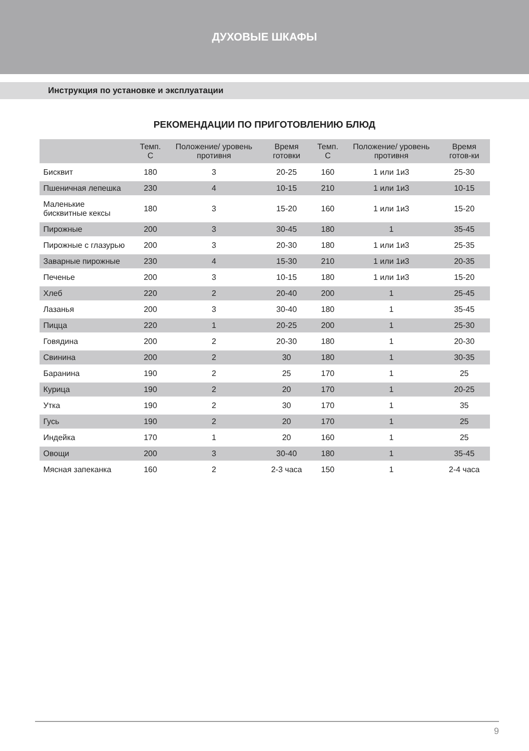ДУХОВЫЕ ШКАФЫ
Инструкция по установке и эксплуатации
РЕКОМЕНДАЦИИ ПО ПРИГОТОВЛЕНИЮ БЛЮД
| | Темп. С | Положение/ уровень противня | Время готовки | Темп. С | Положение/ уровень противня | Время готов-ки |
| --- | --- | --- | --- | --- | --- | --- |
| Бисквит | 180 | 3 | 20-25 | 160 | 1 или 1и3 | 25-30 |
| Пшеничная лепешка | 230 | 4 | 10-15 | 210 | 1 или 1и3 | 10-15 |
| Маленькие бисквитные кексы | 180 | 3 | 15-20 | 160 | 1 или 1и3 | 15-20 |
| Пирожные | 200 | 3 | 30-45 | 180 | 1 | 35-45 |
| Пирожные с глазурью | 200 | 3 | 20-30 | 180 | 1 или 1и3 | 25-35 |
| Заварные пирожные | 230 | 4 | 15-30 | 210 | 1 или 1и3 | 20-35 |
| Печенье | 200 | 3 | 10-15 | 180 | 1 или 1и3 | 15-20 |
| Хлеб | 220 | 2 | 20-40 | 200 | 1 | 25-45 |
| Лазанья | 200 | 3 | 30-40 | 180 | 1 | 35-45 |
| Пицца | 220 | 1 | 20-25 | 200 | 1 | 25-30 |
| Говядина | 200 | 2 | 20-30 | 180 | 1 | 20-30 |
| Свинина | 200 | 2 | 30 | 180 | 1 | 30-35 |
| Баранина | 190 | 2 | 25 | 170 | 1 | 25 |
| Курица | 190 | 2 | 20 | 170 | 1 | 20-25 |
| Утка | 190 | 2 | 30 | 170 | 1 | 35 |
| Гусь | 190 | 2 | 20 | 170 | 1 | 25 |
| Индейка | 170 | 1 | 20 | 160 | 1 | 25 |
| Овощи | 200 | 3 | 30-40 | 180 | 1 | 35-45 |
| Мясная запеканка | 160 | 2 | 2-3 часа | 150 | 1 | 2-4 часа |
9